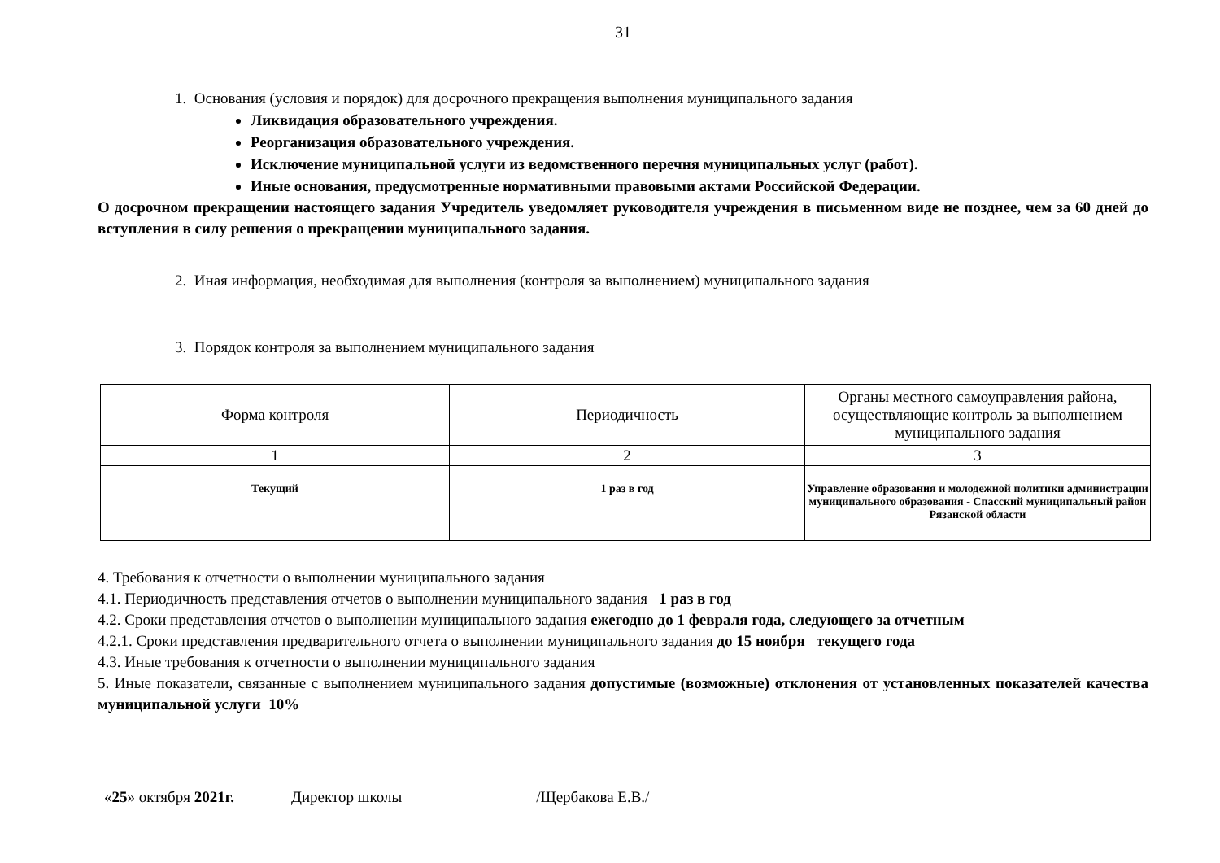31
1. Основания (условия и порядок) для досрочного прекращения выполнения муниципального задания
Ликвидация образовательного учреждения.
Реорганизация образовательного учреждения.
Исключение муниципальной услуги из ведомственного перечня муниципальных услуг (работ).
Иные основания, предусмотренные нормативными правовыми актами Российской Федерации.
О досрочном прекращении настоящего задания Учредитель уведомляет руководителя учреждения в письменном виде не позднее, чем за 60 дней до вступления в силу решения о прекращении муниципального задания.
2. Иная информация, необходимая для выполнения (контроля за выполнением) муниципального задания
3. Порядок контроля за выполнением муниципального задания
| Форма контроля | Периодичность | Органы местного самоуправления района, осуществляющие контроль за выполнением муниципального задания |
| 1 | 2 | 3 |
| Текущий | 1 раз в год | Управление образования и молодежной политики администрации муниципального образования - Спасский муниципальный район Рязанской области |
4. Требования к отчетности о выполнении муниципального задания
4.1. Периодичность представления отчетов о выполнении муниципального задания 1 раз в год
4.2. Сроки представления отчетов о выполнении муниципального задания ежегодно до 1 февраля года, следующего за отчетным
4.2.1. Сроки представления предварительного отчета о выполнении муниципального задания до 15 ноября текущего года
4.3. Иные требования к отчетности о выполнении муниципального задания
5. Иные показатели, связанные с выполнением муниципального задания допустимые (возможные) отклонения от установленных показателей качества муниципальной услуги 10%
«25» октября 2021г. Директор школы /Щербакова Е.В./